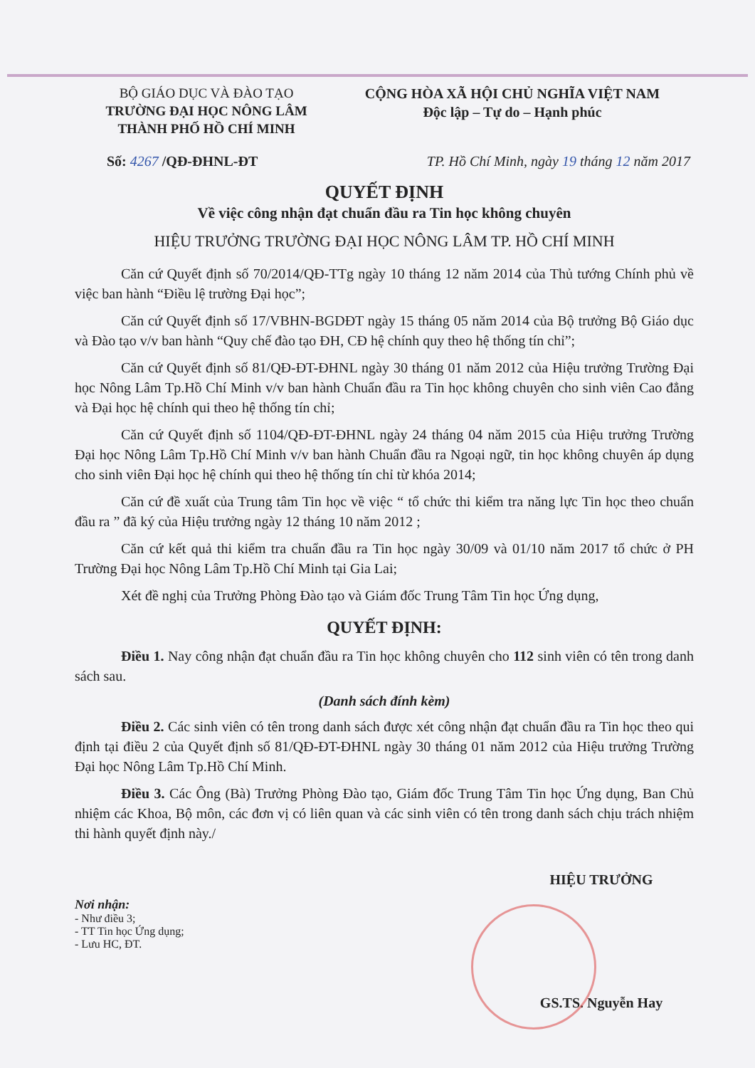BỘ GIÁO DỤC VÀ ĐÀO TẠO
TRƯỜNG ĐẠI HỌC NÔNG LÂM
THÀNH PHỐ HỒ CHÍ MINH
CỘNG HÒA XÃ HỘI CHỦ NGHĨA VIỆT NAM
Độc lập – Tự do – Hạnh phúc
Số: 4267 /QĐ-ĐHNL-ĐT TP. Hồ Chí Minh, ngày 19 tháng 12 năm 2017
QUYẾT ĐỊNH
Về việc công nhận đạt chuẩn đầu ra Tin học không chuyên
HIỆU TRƯỞNG TRƯỜNG ĐẠI HỌC NÔNG LÂM TP. HỒ CHÍ MINH
Căn cứ Quyết định số 70/2014/QĐ-TTg ngày 10 tháng 12 năm 2014 của Thủ tướng Chính phủ về việc ban hành “Điều lệ trường Đại học”;
Căn cứ Quyết định số 17/VBHN-BGDĐT ngày 15 tháng 05 năm 2014 của Bộ trưởng Bộ Giáo dục và Đào tạo v/v ban hành “Quy chế đào tạo ĐH, CĐ hệ chính quy theo hệ thống tín chỉ”;
Căn cứ Quyết định số 81/QĐ-ĐT-ĐHNL ngày 30 tháng 01 năm 2012 của Hiệu trưởng Trường Đại học Nông Lâm Tp.Hồ Chí Minh v/v ban hành Chuẩn đầu ra Tin học không chuyên cho sinh viên Cao đẳng và Đại học hệ chính qui theo hệ thống tín chỉ;
Căn cứ Quyết định số 1104/QĐ-ĐT-ĐHNL ngày 24 tháng 04 năm 2015 của Hiệu trưởng Trường Đại học Nông Lâm Tp.Hồ Chí Minh v/v ban hành Chuẩn đầu ra Ngoại ngữ, tin học không chuyên áp dụng cho sinh viên Đại học hệ chính qui theo hệ thống tín chỉ từ khóa 2014;
Căn cứ đề xuất của Trung tâm Tin học về việc “ tổ chức thi kiểm tra năng lực Tin học theo chuẩn đầu ra ” đã ký của Hiệu trưởng ngày 12 tháng 10 năm 2012 ;
Căn cứ kết quả thi kiểm tra chuẩn đầu ra Tin học ngày 30/09 và 01/10 năm 2017 tổ chức ở PH Trường Đại học Nông Lâm Tp.Hồ Chí Minh tại Gia Lai;
Xét đề nghị của Trưởng Phòng Đào tạo và Giám đốc Trung Tâm Tin học Ứng dụng,
QUYẾT ĐỊNH:
Điều 1. Nay công nhận đạt chuẩn đầu ra Tin học không chuyên cho 112 sinh viên có tên trong danh sách sau.
(Danh sách đính kèm)
Điều 2. Các sinh viên có tên trong danh sách được xét công nhận đạt chuẩn đầu ra Tin học theo qui định tại điều 2 của Quyết định số 81/QĐ-ĐT-ĐHNL ngày 30 tháng 01 năm 2012 của Hiệu trưởng Trường Đại học Nông Lâm Tp.Hồ Chí Minh.
Điều 3. Các Ông (Bà) Trưởng Phòng Đào tạo, Giám đốc Trung Tâm Tin học Ứng dụng, Ban Chủ nhiệm các Khoa, Bộ môn, các đơn vị có liên quan và các sinh viên có tên trong danh sách chịu trách nhiệm thi hành quyết định này./
Nơi nhận:
- Như điều 3;
- TT Tin học Ứng dụng;
- Lưu HC, ĐT.
HIỆU TRƯỞNG
GS.TS. Nguyễn Hay